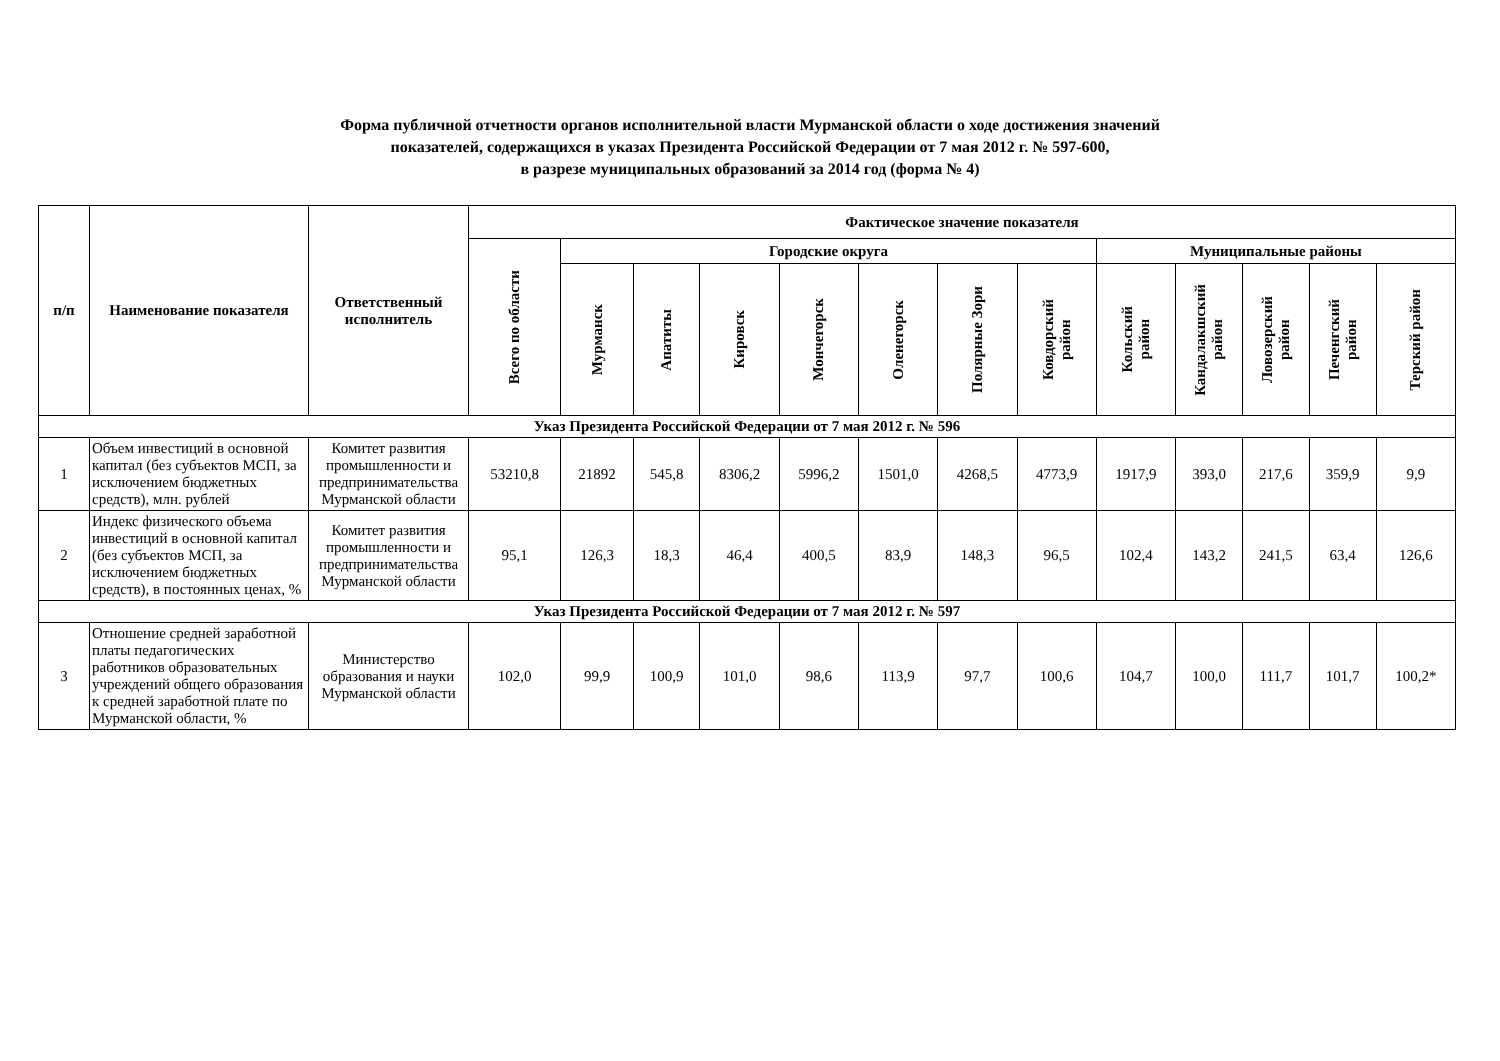Форма публичной отчетности органов исполнительной власти Мурманской области о ходе достижения значений
показателей, содержащихся в указах Президента Российской Федерации от 7 мая 2012 г. № 597-600,
в разрезе муниципальных образований за 2014 год (форма № 4)
| п/п | Наименование показателя | Ответственный исполнитель | Фактическое значение показателя | | | | | | | | | | | | |
| --- | --- | --- | --- | --- | --- | --- | --- | --- | --- | --- | --- | --- | --- | --- | --- |
| | | | Всего по области | Городские округа | | | | | | | Муниципальные районы | | | | |
| | | | | Мурманск | Апатиты | Кировск | Мончегорск | Оленегорск | Полярные Зори | Ковдорский район | Кольский район | Кандалакшский район | Ловозерский район | Печенгский район | Терский район |
| Указ Президента Российской Федерации от 7 мая 2012 г. № 596 | | | | | | | | | | | | | | | |
| 1 | Объем инвестиций в основной капитал (без субъектов МСП, за исключением бюджетных средств), млн. рублей | Комитет развития промышленности и предпринимательства Мурманской области | 53210,8 | 21892 | 545,8 | 8306,2 | 5996,2 | 1501,0 | 4268,5 | 4773,9 | 1917,9 | 393,0 | 217,6 | 359,9 | 9,9 |
| 2 | Индекс физического объема инвестиций в основной капитал (без субъектов МСП, за исключением бюджетных средств), в постоянных ценах, % | Комитет развития промышленности и предпринимательства Мурманской области | 95,1 | 126,3 | 18,3 | 46,4 | 400,5 | 83,9 | 148,3 | 96,5 | 102,4 | 143,2 | 241,5 | 63,4 | 126,6 |
| Указ Президента Российской Федерации от 7 мая 2012 г. № 597 | | | | | | | | | | | | | | | |
| 3 | Отношение средней заработной платы педагогических работников образовательных учреждений общего образования к средней заработной плате по Мурманской области, % | Министерство образования и науки Мурманской области | 102,0 | 99,9 | 100,9 | 101,0 | 98,6 | 113,9 | 97,7 | 100,6 | 104,7 | 100,0 | 111,7 | 101,7 | 100,2* |